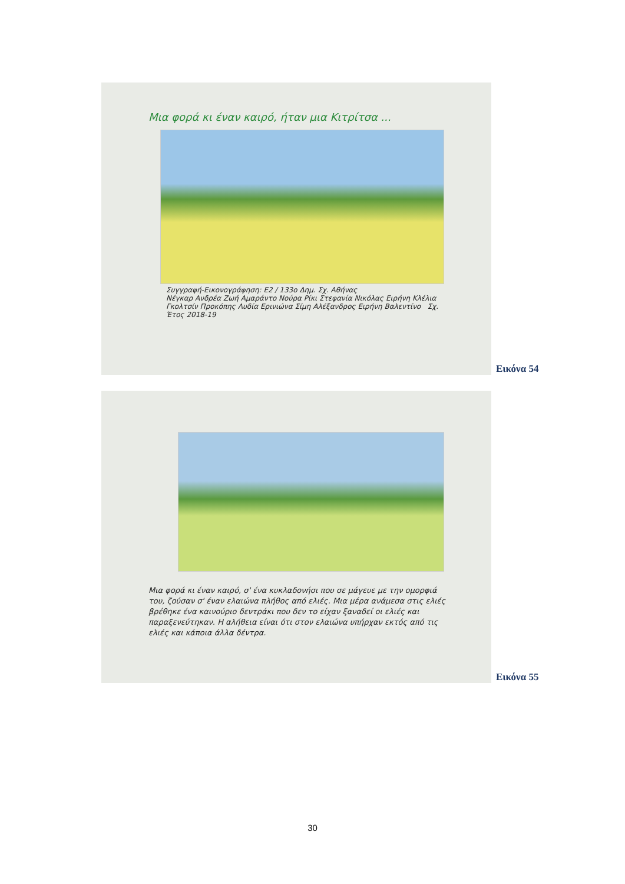Μια φορά κι έναν καιρό, ήταν μια Κιτρίτσα ...
Συγγραφή-Εικονογράφηση: Ε2 / 133ο Δημ. Σχ. Αθήνας
Νέγκαρ Ανδρέα Ζωή Αμαράντο Νούρα Ρίκι Στεφανία Νικόλας Ειρήνη Κλέλια Γκολτσίν Προκόπης Λυδία Ερινιώνα Σίμη Αλέξανδρος Ειρήνη Βαλεντίνο Σχ. Έτος 2018-19
Εικόνα 54
Μια φορά κι έναν καιρό, σ' ένα κυκλαδονήσι που σε μάγευε με την ομορφιά του, ζούσαν σ' έναν ελαιώνα πλήθος από ελιές. Μια μέρα ανάμεσα στις ελιές βρέθηκε ένα καινούριο δεντράκι που δεν το είχαν ξαναδεί οι ελιές και παραξενεύτηκαν. Η αλήθεια είναι ότι στον ελαιώνα υπήρχαν εκτός από τις ελιές και κάποια άλλα δέντρα.
Εικόνα 55
30